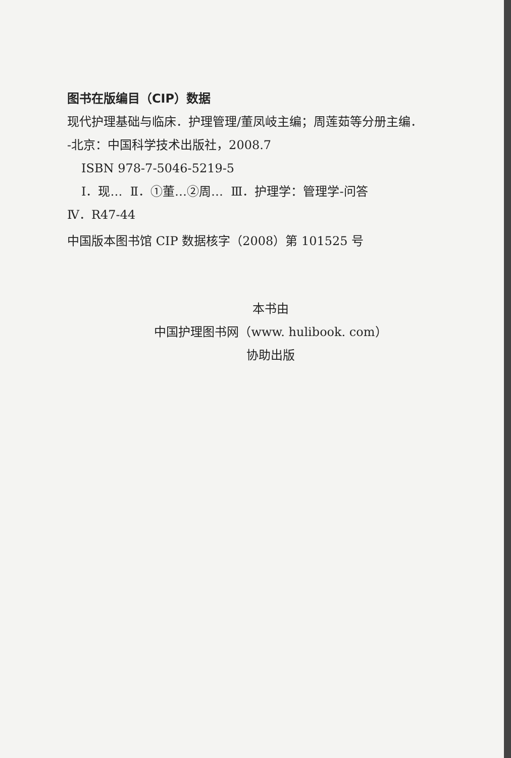图书在版编目（CIP）数据
现代护理基础与临床．护理管理/董凤岐主编；周莲茹等分册主编．
-北京：中国科学技术出版社，2008.7
ISBN 978-7-5046-5219-5
Ⅰ．现… Ⅱ．①董…②周… Ⅲ．护理学：管理学-问答
Ⅳ．R47-44
中国版本图书馆 CIP 数据核字（2008）第 101525 号
本书由
中国护理图书网（www. hulibook. com）
协助出版